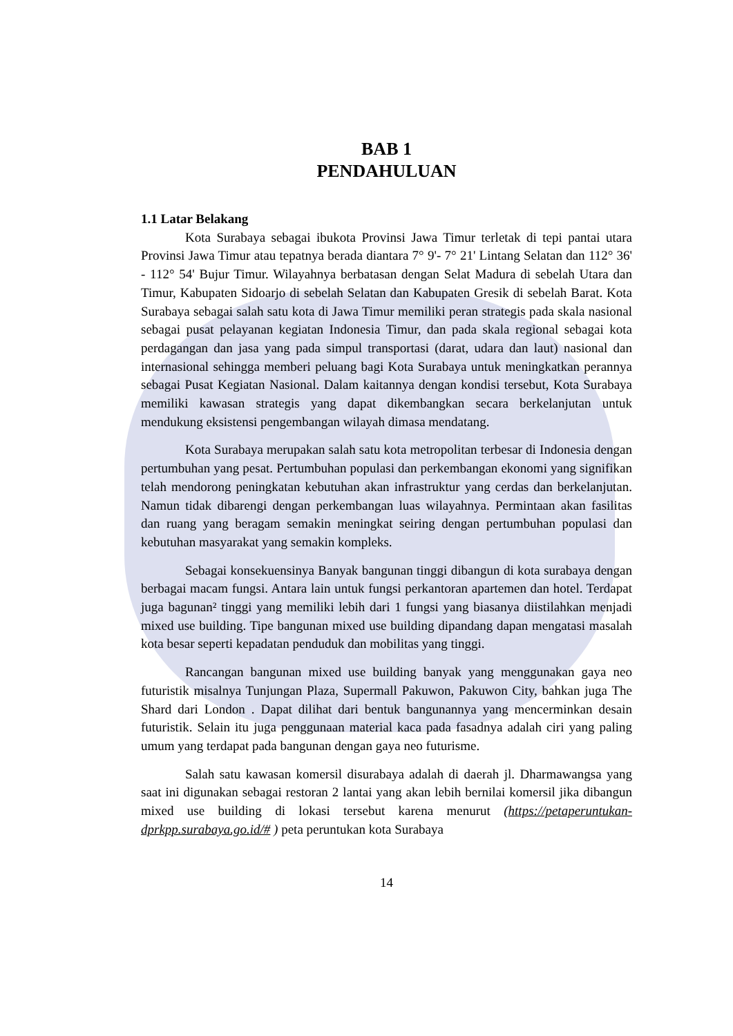BAB 1
PENDAHULUAN
1.1 Latar Belakang
Kota Surabaya sebagai ibukota Provinsi Jawa Timur terletak di tepi pantai utara Provinsi Jawa Timur atau tepatnya berada diantara 7° 9'- 7° 21' Lintang Selatan dan 112° 36' - 112° 54' Bujur Timur. Wilayahnya berbatasan dengan Selat Madura di sebelah Utara dan Timur, Kabupaten Sidoarjo di sebelah Selatan dan Kabupaten Gresik di sebelah Barat. Kota Surabaya sebagai salah satu kota di Jawa Timur memiliki peran strategis pada skala nasional sebagai pusat pelayanan kegiatan Indonesia Timur, dan pada skala regional sebagai kota perdagangan dan jasa yang pada simpul transportasi (darat, udara dan laut) nasional dan internasional sehingga memberi peluang bagi Kota Surabaya untuk meningkatkan perannya sebagai Pusat Kegiatan Nasional. Dalam kaitannya dengan kondisi tersebut, Kota Surabaya memiliki kawasan strategis yang dapat dikembangkan secara berkelanjutan untuk mendukung eksistensi pengembangan wilayah dimasa mendatang.
Kota Surabaya merupakan salah satu kota metropolitan terbesar di Indonesia dengan pertumbuhan yang pesat. Pertumbuhan populasi dan perkembangan ekonomi yang signifikan telah mendorong peningkatan kebutuhan akan infrastruktur yang cerdas dan berkelanjutan. Namun tidak dibarengi dengan perkembangan luas wilayahnya. Permintaan akan fasilitas dan ruang yang beragam semakin meningkat seiring dengan pertumbuhan populasi dan kebutuhan masyarakat yang semakin kompleks.
Sebagai konsekuensinya Banyak bangunan tinggi dibangun di kota surabaya dengan berbagai macam fungsi. Antara lain untuk fungsi perkantoran apartemen dan hotel. Terdapat juga bagunan² tinggi yang memiliki lebih dari 1 fungsi yang biasanya diistilahkan menjadi mixed use building. Tipe bangunan mixed use building dipandang dapan mengatasi masalah kota besar seperti kepadatan penduduk dan mobilitas yang tinggi.
Rancangan bangunan mixed use building banyak yang menggunakan gaya neo futuristik misalnya Tunjungan Plaza, Supermall Pakuwon, Pakuwon City, bahkan juga The Shard dari London . Dapat dilihat dari bentuk bangunannya yang mencerminkan desain futuristik. Selain itu juga penggunaan material kaca pada fasadnya adalah ciri yang paling umum yang terdapat pada bangunan dengan gaya neo futurisme.
Salah satu kawasan komersil disurabaya adalah di daerah jl. Dharmawangsa yang saat ini digunakan sebagai restoran 2 lantai yang akan lebih bernilai komersil jika dibangun mixed use building di lokasi tersebut karena menurut (https://petaperuntukan-dprkpp.surabaya.go.id/# ) peta peruntukan kota Surabaya
14